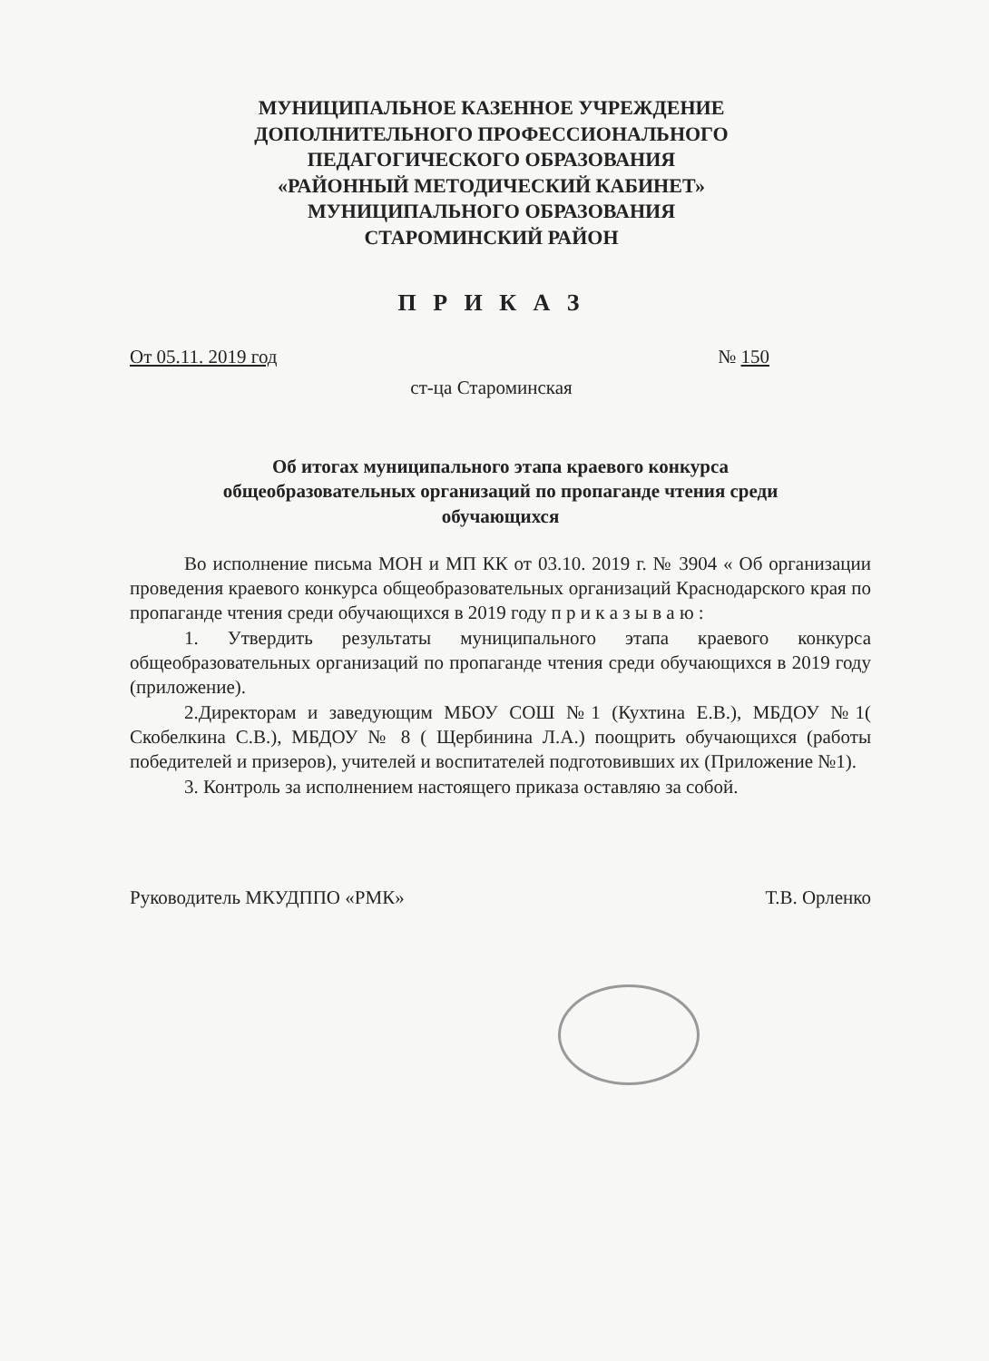МУНИЦИПАЛЬНОЕ КАЗЕННОЕ УЧРЕЖДЕНИЕ
ДОПОЛНИТЕЛЬНОГО ПРОФЕССИОНАЛЬНОГО
ПЕДАГОГИЧЕСКОГО ОБРАЗОВАНИЯ
«РАЙОННЫЙ МЕТОДИЧЕСКИЙ КАБИНЕТ»
МУНИЦИПАЛЬНОГО ОБРАЗОВАНИЯ
СТАРОМИНСКИЙ РАЙОН
П Р И К А З
От 05.11. 2019 год № 150
ст-ца Староминская
Об итогах муниципального этапа краевого конкурса
общеобразовательных организаций по пропаганде чтения среди
обучающихся
Во исполнение письма МОН и МП КК от 03.10. 2019 г. № 3904 « Об организации проведения краевого конкурса общеобразовательных организаций Краснодарского края по пропаганде чтения среди обучающихся в 2019 году п р и к а з ы в а ю :
1. Утвердить результаты муниципального этапа краевого конкурса общеобразовательных организаций по пропаганде чтения среди обучающихся в 2019 году (приложение).
2.Директорам и заведующим МБОУ СОШ №1 (Кухтина Е.В.), МБДОУ №1( Скобелкина С.В.), МБДОУ № 8 ( Щербинина Л.А.) поощрить обучающихся (работы победителей и призеров), учителей и воспитателей подготовивших их (Приложение №1).
3. Контроль за исполнением настоящего приказа оставляю за собой.
Руководитель МКУДППО «РМК» Т.В. Орленко